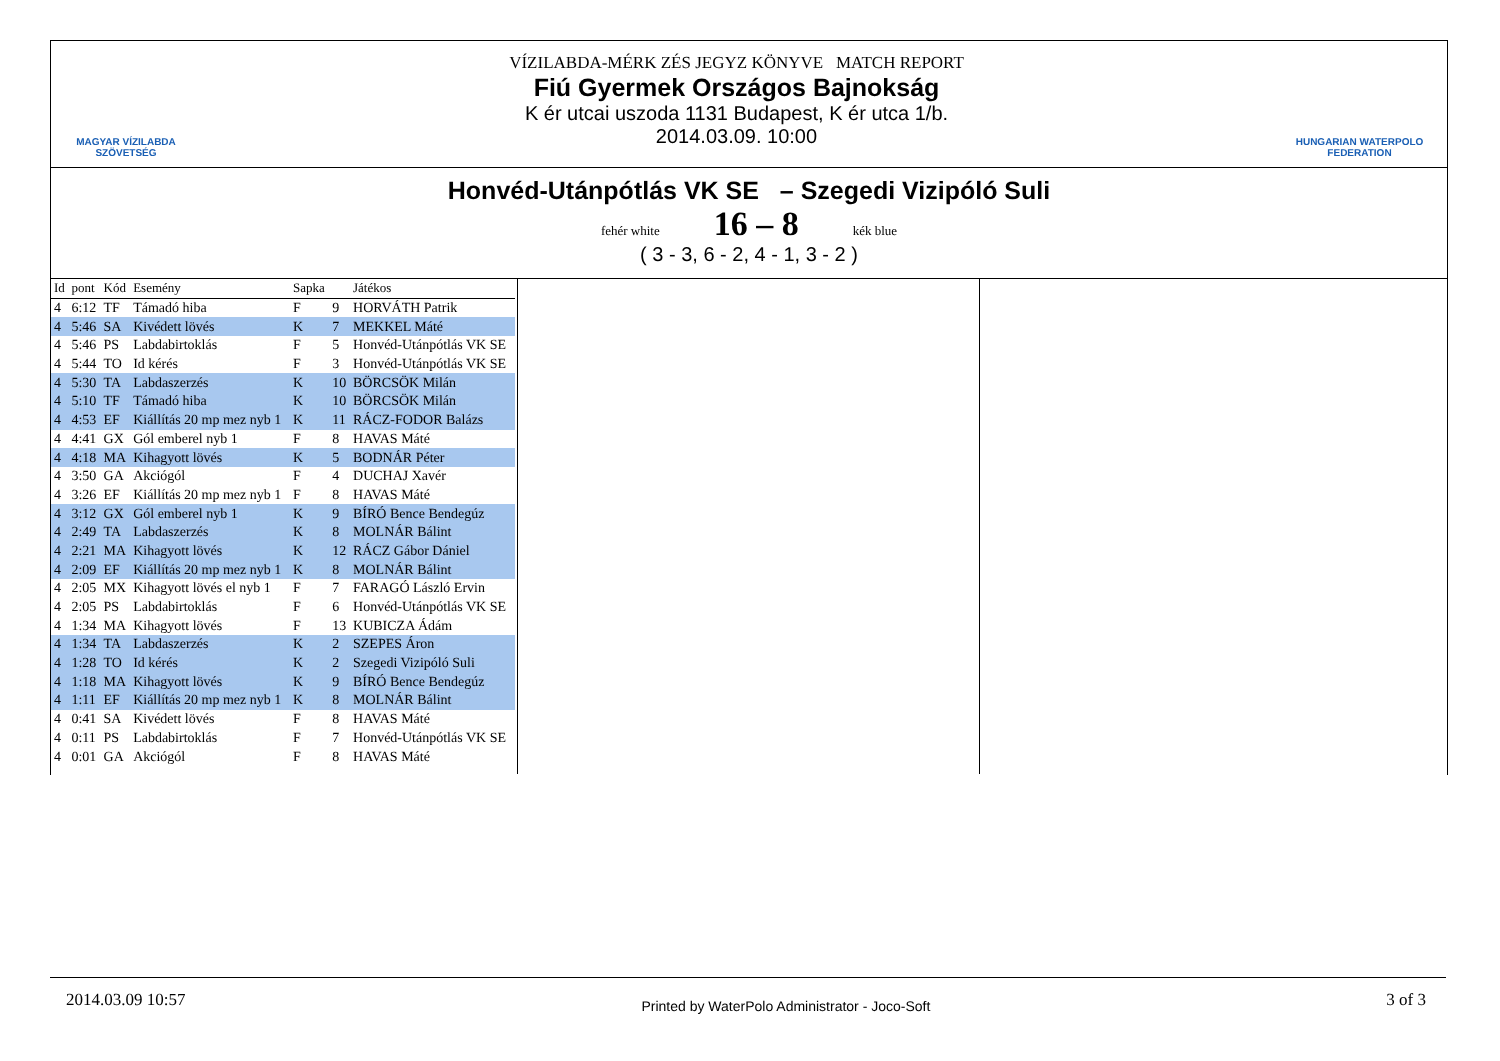MAGYAR VÍZILABDA
SZÖVETSÉG
VÍZILABDA-MÉRK ZÉS JEGYZ KÖNYVE MATCH REPORT
Fiú Gyermek Országos Bajnokság
K ér utcai uszoda 1131 Budapest, K ér utca 1/b.
2014.03.09. 10:00
HUNGARIAN WATERPOLO
FEDERATION
Honvéd-Utánpótlás VK SE – Szegedi Vizipóló Suli
fehér white 16 – 8 kék blue
( 3 - 3, 6 - 2, 4 - 1, 3 - 2 )
| Id | pont | Kód | Esemény | Sapka | | Játékos |
| --- | --- | --- | --- | --- | --- | --- |
| 4 | 6:12 | TF | Támadó hiba | F | 9 | HORVÁTH Patrik |
| 4 | 5:46 | SA | Kivédett lövés | K | 7 | MEKKEL Máté |
| 4 | 5:46 | PS | Labdabirtoklás | F | 5 | Honvéd-Utánpótlás VK SE |
| 4 | 5:44 | TO | Id kérés | F | 3 | Honvéd-Utánpótlás VK SE |
| 4 | 5:30 | TA | Labdaszerzés | K | 10 | BÖRCSÖK Milán |
| 4 | 5:10 | TF | Támadó hiba | K | 10 | BÖRCSÖK Milán |
| 4 | 4:53 | EF | Kiállítás 20 mp mez nyb 1 | K | 11 | RÁCZ-FODOR Balázs |
| 4 | 4:41 | GX | Gól emberel nyb 1 | F | 8 | HAVAS Máté |
| 4 | 4:18 | MA | Kihagyott lövés | K | 5 | BODNÁR Péter |
| 4 | 3:50 | GA | Akciógól | F | 4 | DUCHAJ Xavér |
| 4 | 3:26 | EF | Kiállítás 20 mp mez nyb 1 | F | 8 | HAVAS Máté |
| 4 | 3:12 | GX | Gól emberel nyb 1 | K | 9 | BÍRÓ Bence Bendegúz |
| 4 | 2:49 | TA | Labdaszerzés | K | 8 | MOLNÁR Bálint |
| 4 | 2:21 | MA | Kihagyott lövés | K | 12 | RÁCZ Gábor Dániel |
| 4 | 2:09 | EF | Kiállítás 20 mp mez nyb 1 | K | 8 | MOLNÁR Bálint |
| 4 | 2:05 | MX | Kihagyott lövés el nyb 1 | F | 7 | FARAGÓ László Ervin |
| 4 | 2:05 | PS | Labdabirtoklás | F | 6 | Honvéd-Utánpótlás VK SE |
| 4 | 1:34 | MA | Kihagyott lövés | F | 13 | KUBICZA Ádám |
| 4 | 1:34 | TA | Labdaszerzés | K | 2 | SZEPES Áron |
| 4 | 1:28 | TO | Id kérés | K | 2 | Szegedi Vizipóló Suli |
| 4 | 1:18 | MA | Kihagyott lövés | K | 9 | BÍRÓ Bence Bendegúz |
| 4 | 1:11 | EF | Kiállítás 20 mp mez nyb 1 | K | 8 | MOLNÁR Bálint |
| 4 | 0:41 | SA | Kivédett lövés | F | 8 | HAVAS Máté |
| 4 | 0:11 | PS | Labdabirtoklás | F | 7 | Honvéd-Utánpótlás VK SE |
| 4 | 0:01 | GA | Akciógól | F | 8 | HAVAS Máté |
2014.03.09 10:57 Printed by WaterPolo Administrator - Joco-Soft 3 of 3